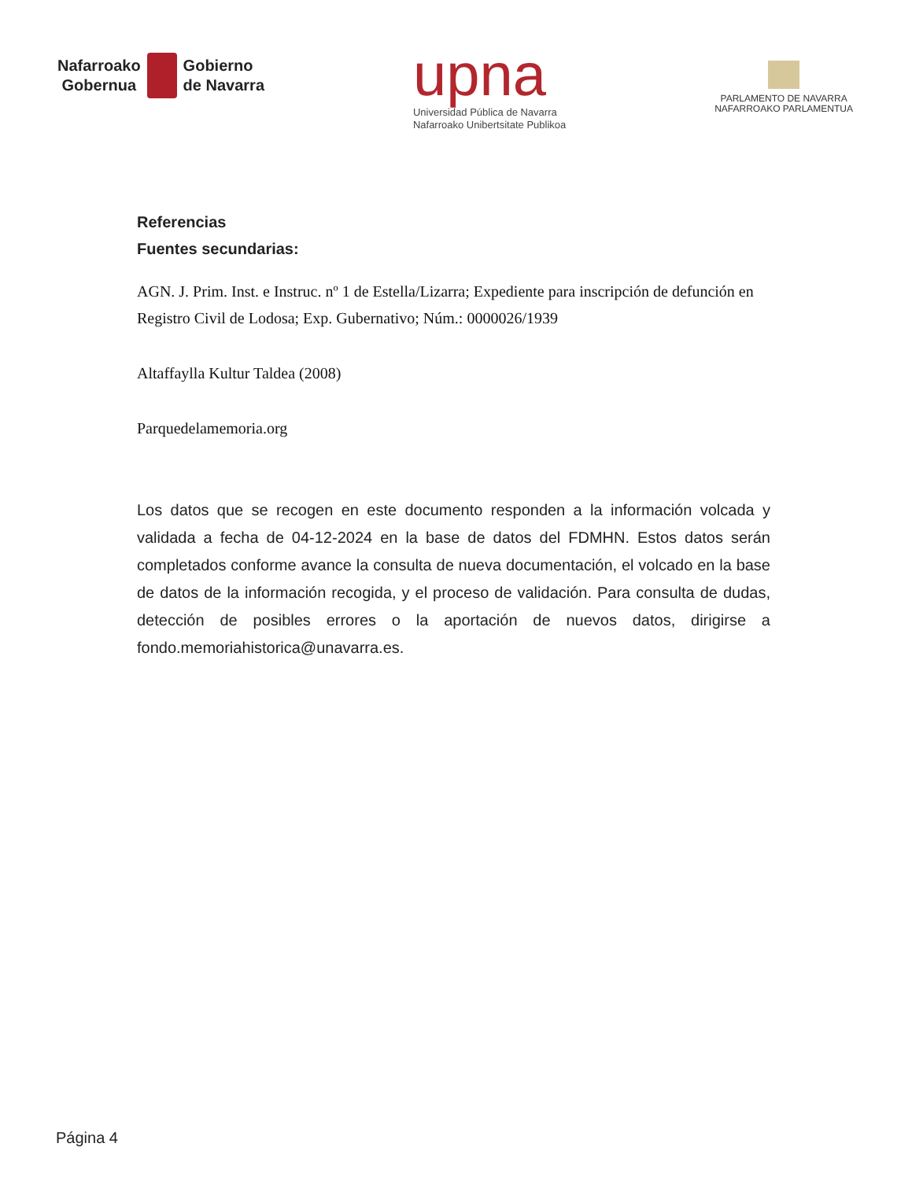Nafarroako
Gobernua
Gobierno
de Navarra
upna
Universidad Pública de Navarra
Nafarroako Unibertsitate Publikoa
PARLAMENTO DE NAVARRA
NAFARROAKO PARLAMENTUA
Referencias
Fuentes secundarias:
AGN. J. Prim. Inst. e Instruc. nº 1 de Estella/Lizarra; Expediente para inscripción de defunción en Registro Civil de Lodosa; Exp. Gubernativo; Núm.: 0000026/1939
Altaffaylla Kultur Taldea (2008)
Parquedelamemoria.org
Los datos que se recogen en este documento responden a la información volcada y validada a fecha de 04-12-2024 en la base de datos del FDMHN. Estos datos serán completados conforme avance la consulta de nueva documentación, el volcado en la base de datos de la información recogida, y el proceso de validación. Para consulta de dudas, detección de posibles errores o la aportación de nuevos datos, dirigirse a fondo.memoriahistorica@unavarra.es.
Página 4